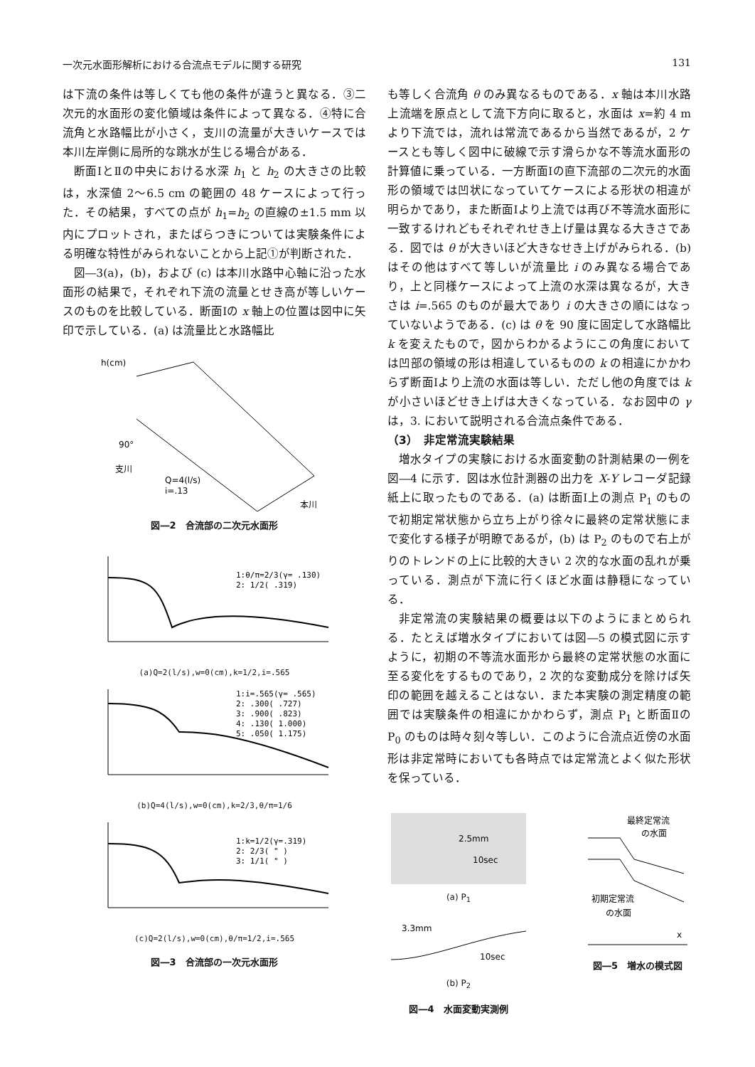一次元水面形解析における合流点モデルに関する研究 131
は下流の条件は等しくても他の条件が違うと異なる．③二次元的水面形の変化領域は条件によって異なる．④特に合流角と水路幅比が小さく，支川の流量が大きいケースでは本川左岸側に局所的な跳水が生じる場合がある．
断面ⅠとⅡの中央における水深 h<sub>1</sub> と h<sub>2</sub> の大きさの比較は，水深値 2～6.5 cm の範囲の 48 ケースによって行った．その結果，すべての点が h<sub>1</sub>=h<sub>2</sub> の直線の±1.5 mm 以内にプロットされ，またばらつきについては実験条件による明確な特性がみられないことから上記①が判断された．
図―3(a)，(b)，および (c) は本川水路中心軸に沿った水面形の結果で，それぞれ下流の流量とせき高が等しいケースのものを比較している．断面Ⅰの x 軸上の位置は図中に矢印で示している．(a) は流量比と水路幅比
h(cm)
90°
支川
Q=4(l/s)
i=.13
本川
図―2　合流部の二次元水面形
1:θ/π=2/3(γ= .130)
2: 1/2( .319)
(a)Q=2(l/s),w=0(cm),k=1/2,i=.565
1:i=.565(γ= .565)
2: .300( .727)
3: .900( .823)
4: .130( 1.000)
5: .050( 1.175)
(b)Q=4(l/s),w=0(cm),k=2/3,θ/π=1/6
1:k=1/2(γ=.319)
2: 2/3( " )
3: 1/1( " )
(c)Q=2(l/s),w=0(cm),θ/π=1/2,i=.565
図―3　合流部の一次元水面形
も等しく合流角 θ のみ異なるものである．x 軸は本川水路上流端を原点として流下方向に取ると，水面は x=約 4 m より下流では，流れは常流であるから当然であるが，2 ケースとも等しく図中に破線で示す滑らかな不等流水面形の計算値に乗っている．一方断面Ⅰの直下流部の二次元的水面形の領域では凹状になっていてケースによる形状の相違が明らかであり，また断面Ⅰより上流では再び不等流水面形に一致するけれどもそれぞれせき上げ量は異なる大きさである．図では θ が大きいほど大きなせき上げがみられる．(b) はその他はすべて等しいが流量比 i のみ異なる場合であり，上と同様ケースによって上流の水深は異なるが，大きさは i=.565 のものが最大であり i の大きさの順にはなっていないようである．(c) は θ を 90 度に固定して水路幅比 k を変えたもので，図からわかるようにこの角度においては凹部の領域の形は相違しているものの k の相違にかかわらず断面Ⅰより上流の水面は等しい．ただし他の角度では k が小さいほどせき上げは大きくなっている．なお図中の γ は，3. において説明される合流点条件である．
（3）　非定常流実験結果
増水タイプの実験における水面変動の計測結果の一例を図―4 に示す．図は水位計測器の出力を X-Y レコーダ記録紙上に取ったものである．(a) は断面Ⅰ上の測点 P<sub>1</sub> のもので初期定常状態から立ち上がり徐々に最終の定常状態にまで変化する様子が明瞭であるが，(b) は P<sub>2</sub> のもので右上がりのトレンドの上に比較的大きい 2 次的な水面の乱れが乗っている．測点が下流に行くほど水面は静穏になっている．
非定常流の実験結果の概要は以下のようにまとめられる．たとえば増水タイプにおいては図―5 の模式図に示すように，初期の不等流水面形から最終の定常状態の水面に至る変化をするものであり，2 次的な変動成分を除けば矢印の範囲を越えることはない．また本実験の測定精度の範囲では実験条件の相違にかかわらず，測点 P<sub>1</sub> と断面Ⅱの P<sub>0</sub> のものは時々刻々等しい．このように合流点近傍の水面形は非定常時においても各時点では定常流とよく似た形状を保っている．
2.5mm
10sec
(a) P<sub>1</sub>
3.3mm
10sec
(b) P<sub>2</sub>
図―4　水面変動実測例
最終定常流
の水面
初期定常流
の水面
x
図―5　増水の模式図